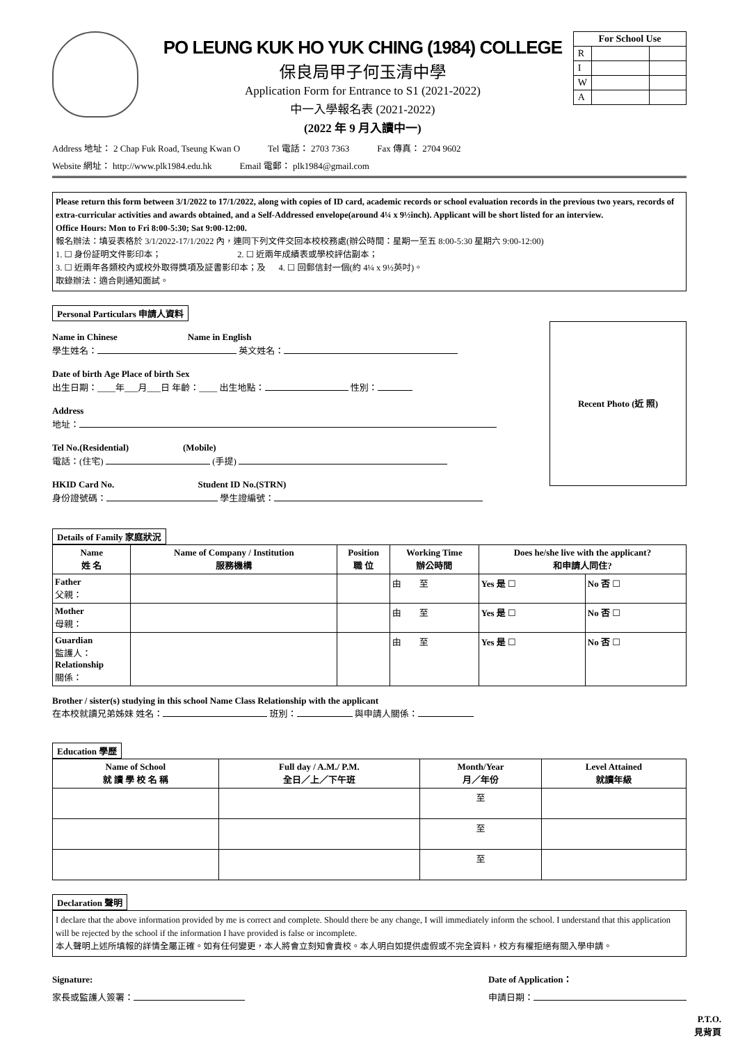PO LEUNG KUK HO YUK CHING (1984) COLLEGE
保良局甲子何玉清中學
Application Form for Entrance to S1 (2021-2022)
中一入學報名表 (2021-2022)
(2022 年 9 月入讀中一)
| For School Use | | |
| --- | --- | --- |
| R | | |
| I | | |
| W | | |
| A | | |
Address 地址： 2 Chap Fuk Road, Tseung Kwan O Tel 電話： 2703 7363 Fax 傳真： 2704 9602
Website 網址： http://www.plk1984.edu.hk Email 電郵： plk1984@gmail.com
Please return this form between 3/1/2022 to 17/1/2022, along with copies of ID card, academic records or school evaluation records in the previous two years, records of extra-curricular activities and awards obtained, and a Self-Addressed envelope(around 4¼ x 9½inch). Applicant will be short listed for an interview.
Office Hours: Mon to Fri 8:00-5:30; Sat 9:00-12:00.
報名辦法：填妥表格於 3/1/2022-17/1/2022 內，連同下列文件交回本校校務處(辦公時間：星期一至五 8:00-5:30 星期六 9:00-12:00)
1. ☐ 身份証明文件影印本； 2. ☐ 近兩年成績表或學校評估副本；
3. ☐ 近兩年各類校內或校外取得獎項及証書影印本；及 4. ☐ 回郵信封一個(約 4¼ x 9½英吋)。
取錄辦法：適合則通知面試。
Personal Particulars 申請人資料
Name in Chinese Name in English
學生姓名： 英文姓名：
Date of birth Age Place of birth Sex
出生日期：____年___月___日 年齡：____ 出生地點： 性別：
Address
地址：
Tel No.(Residential) (Mobile)
電話：(住宅) (手提)
HKID Card No. Student ID No.(STRN)
身份證號碼： 學生證編號：
Recent Photo (近 照)
Details of Family 家庭狀況
| Name 姓 名 | Name of Company / Institution 服務機構 | Position 職 位 | Working Time 辦公時間 | Does he/she live with the applicant? 和申請人同住? | |
| --- | --- | --- | --- | --- | --- |
| Father 父親： | | | 由 至 | Yes 是 ☐ | No 否 ☐ |
| Mother 母親： | | | 由 至 | Yes 是 ☐ | No 否 ☐ |
| Guardian 監護人： Relationship 關係： | | | 由 至 | Yes 是 ☐ | No 否 ☐ |
Brother / sister(s) studying in this school Name Class Relationship with the applicant
在本校就讀兄弟姊妹 姓名： 班別： 與申請人關係：
Education 學歷
| Name of School 就 讀 學 校 名 稱 | Full day / A.M./ P.M. 全日／上／下午班 | Month/Year 月／年份 | Level Attained 就讀年級 |
| --- | --- | --- | --- |
| | | 至 | |
| | | 至 | |
| | | 至 | |
Declaration 聲明
I declare that the above information provided by me is correct and complete. Should there be any change, I will immediately inform the school. I understand that this application will be rejected by the school if the information I have provided is false or incomplete.
本人聲明上述所填報的詳情全屬正確。如有任何變更，本人將會立刻知會貴校。本人明白如提供虛假或不完全資料，校方有權拒絕有關入學申請。
Signature:
家長或監護人簽署：
Date of Application：
申請日期：
P.T.O.
見背頁